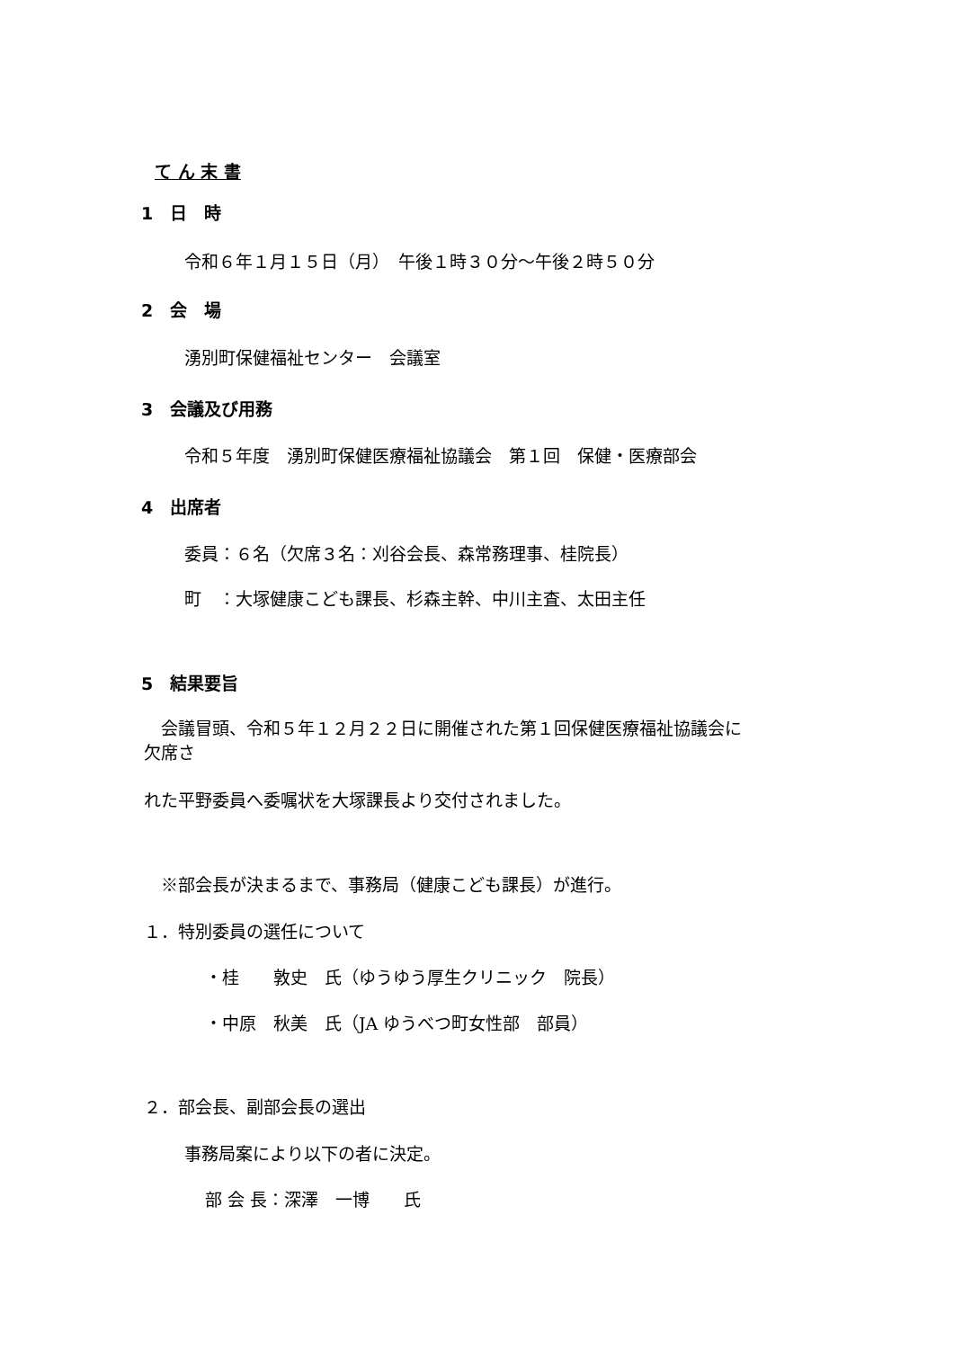て ん 末 書
1　日　時
令和６年１月１５日（月）　午後１時３０分～午後２時５０分
2　会　場
湧別町保健福祉センター　会議室
3　会議及び用務
令和５年度　湧別町保健医療福祉協議会　第１回　保健・医療部会
4　出席者
委員：６名（欠席３名：刈谷会長、森常務理事、桂院長）
町　：大塚健康こども課長、杉森主幹、中川主査、太田主任
5　結果要旨
　会議冒頭、令和５年１２月２２日に開催された第１回保健医療福祉協議会に
欠席さ
れた平野委員へ委嘱状を大塚課長より交付されました。
　※部会長が決まるまで、事務局（健康こども課長）が進行。
１．特別委員の選任について
・桂　　敦史　氏（ゆうゆう厚生クリニック　院長）
・中原　秋美　氏（JA ゆうべつ町女性部　部員）
２．部会長、副部会長の選出
事務局案により以下の者に決定。
部 会 長：深澤　一博　　氏